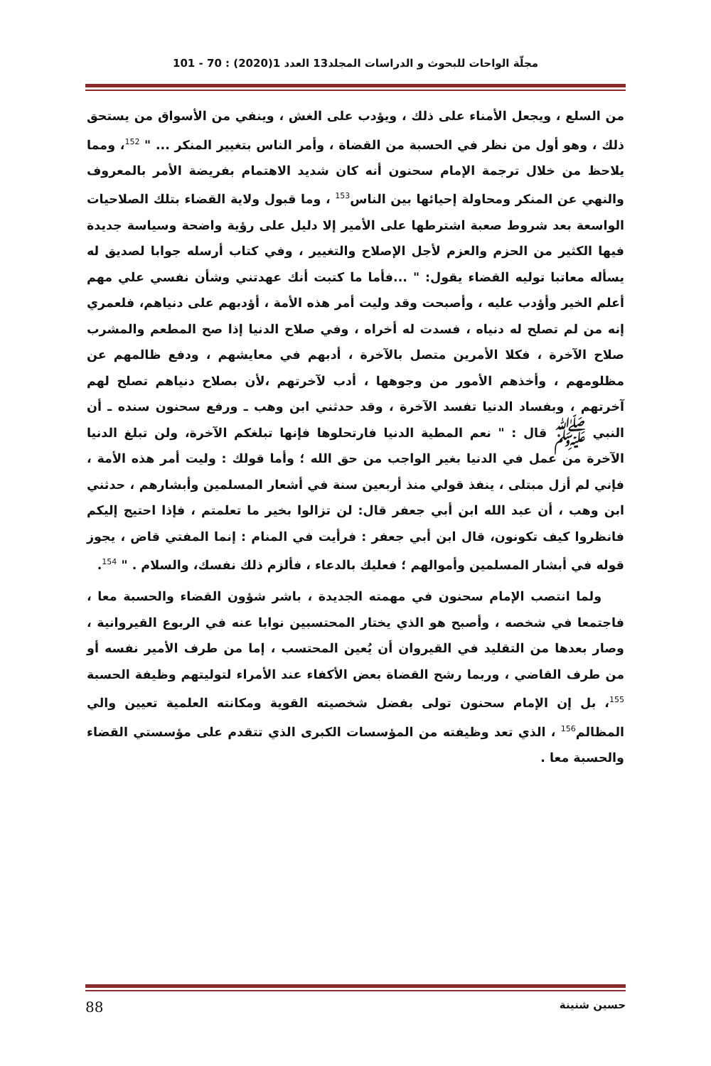مجلّة الواحات للبحوث و الدراسات المجلد13 العدد 1(2020) : 70 - 101
من السلع ، ويجعل الأمناء على ذلك ، ويؤدب على الغش ، وينفي من الأسواق من يستحق ذلك ، وهو أول من نظر في الحسبة من القضاة ، وأمر الناس بتغيير المنكر ... " <sup>152</sup>، ومما يلاحظ من خلال ترجمة الإمام سحنون أنه كان شديد الاهتمام بفريضة الأمر بالمعروف والنهي عن المنكر ومحاولة إحيائها بين الناس<sup>153</sup> ، وما قبول ولاية القضاء بتلك الصلاحيات الواسعة بعد شروط صعبة اشترطها على الأمير إلا دليل على رؤية واضحة وسياسة جديدة فيها الكثير من الحزم والعزم لأجل الإصلاح والتغيير ، وفي كتاب أرسله جوابا لصديق له يسأله معاتبا توليه القضاء يقول: " ...فأما ما كتبت أنك عهدتني وشأن نفسي علي مهم أعلم الخير وأؤدب عليه ، وأصبحت وقد وليت أمر هذه الأمة ، أؤدبهم على دنياهم، فلعمري إنه من لم تصلح له دنياه ، فسدت له أخراه ، وفي صلاح الدنيا إذا صح المطعم والمشرب صلاح الآخرة ، فكلا الأمرين متصل بالآخرة ، أدبهم في معايشهم ، ودفع ظالمهم عن مظلومهم ، وأخذهم الأمور من وجوهها ، أدب لآخرتهم ،لأن بصلاح دنياهم تصلح لهم آخرتهم ، وبفساد الدنيا تفسد الآخرة ، وقد حدثني ابن وهب ـ ورفع سحنون سنده ـ أن النبي ﷺ قال : " نعم المطية الدنيا فارتحلوها فإنها تبلغكم الآخرة، ولن تبلغ الدنيا الآخرة من عمل في الدنيا بغير الواجب من حق الله ؛ وأما قولك : وليت أمر هذه الأمة ، فإني لم أزل مبتلى ، ينفذ قولي منذ أربعين سنة في أشعار المسلمين وأبشارهم ، حدثني ابن وهب ، أن عبد الله ابن أبي جعفر قال: لن تزالوا بخير ما تعلمتم ، فإذا احتيج إليكم فانظروا كيف تكونون، قال ابن أبي جعفر : فرأيت في المنام : إنما المفتي قاض ، يجوز قوله في أبشار المسلمين وأموالهم ؛ فعليك بالدعاء ، فألزم ذلك نفسك، والسلام . " <sup>154</sup>.
ولما انتصب الإمام سحنون في مهمته الجديدة ، باشر شؤون القضاء والحسبة معا ، فاجتمعا في شخصه ، وأصبح هو الذي يختار المحتسبين نوابا عنه في الربوع القيروانية ، وصار بعدها من التقليد في القيروان أن يُعين المحتسب ، إما من طرف الأمير نفسه أو من طرف القاضي ، وربما رشح القضاة بعض الأكفاء عند الأمراء لتوليتهم وظيفة الحسبة <sup>155</sup>، بل إن الإمام سحنون تولى بفضل شخصيته القوية ومكانته العلمية تعيين والي المظالم<sup>156</sup> ، الذي تعد وظيفته من المؤسسات الكبرى الذي تتقدم على مؤسستي القضاء والحسبة معا .
حسين شنينة 88